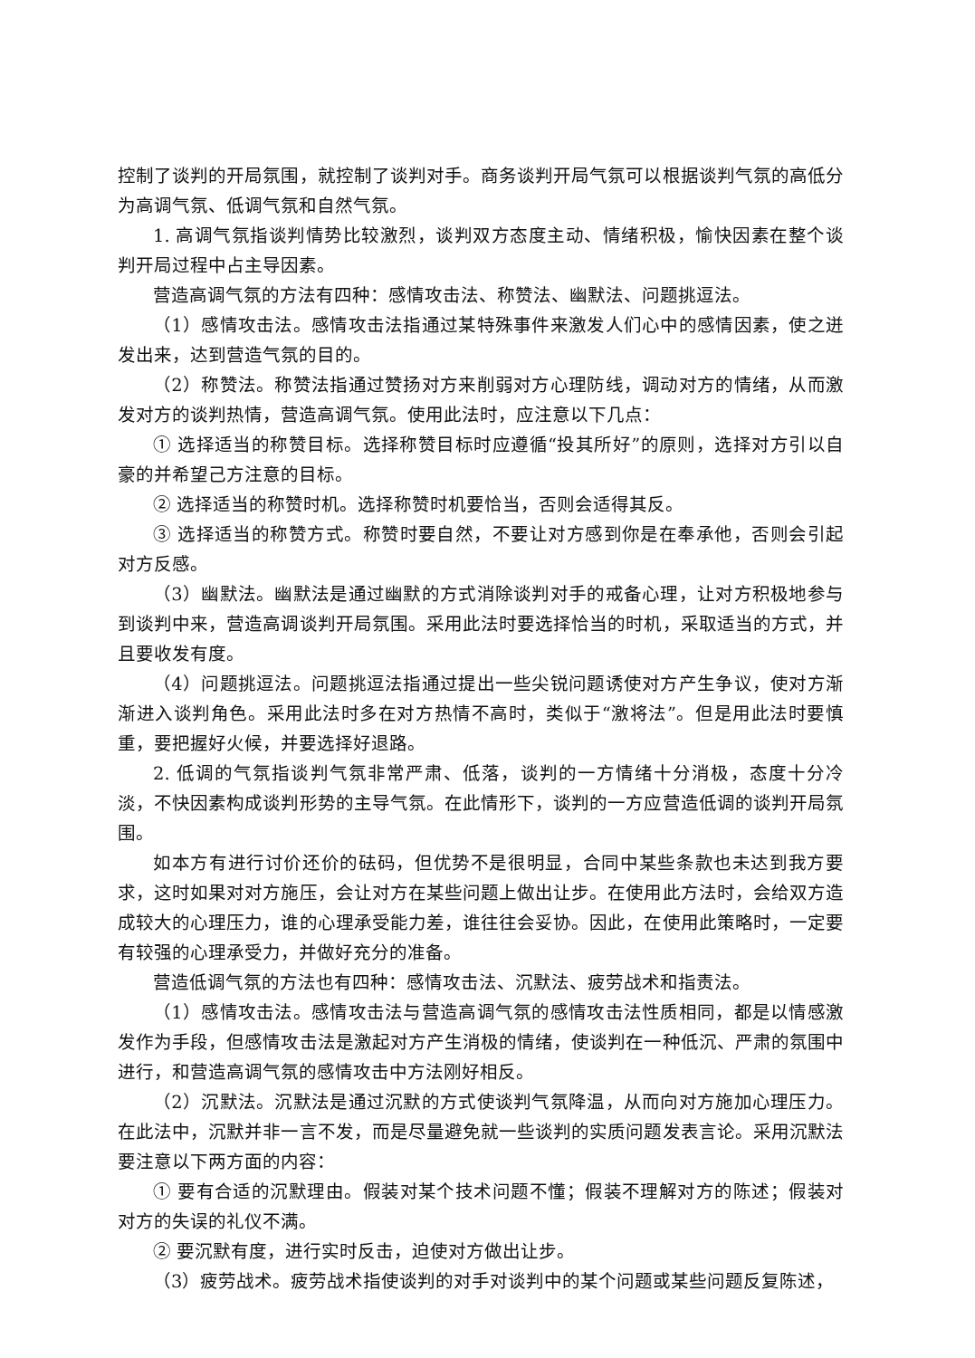控制了谈判的开局氛围，就控制了谈判对手。商务谈判开局气氛可以根据谈判气氛的高低分为高调气氛、低调气氛和自然气氛。
1. 高调气氛指谈判情势比较激烈，谈判双方态度主动、情绪积极，愉快因素在整个谈判开局过程中占主导因素。
营造高调气氛的方法有四种：感情攻击法、称赞法、幽默法、问题挑逗法。
（1）感情攻击法。感情攻击法指通过某特殊事件来激发人们心中的感情因素，使之迸发出来，达到营造气氛的目的。
（2）称赞法。称赞法指通过赞扬对方来削弱对方心理防线，调动对方的情绪，从而激发对方的谈判热情，营造高调气氛。使用此法时，应注意以下几点：
① 选择适当的称赞目标。选择称赞目标时应遵循“投其所好”的原则，选择对方引以自豪的并希望己方注意的目标。
② 选择适当的称赞时机。选择称赞时机要恰当，否则会适得其反。
③ 选择适当的称赞方式。称赞时要自然，不要让对方感到你是在奉承他，否则会引起对方反感。
（3）幽默法。幽默法是通过幽默的方式消除谈判对手的戒备心理，让对方积极地参与到谈判中来，营造高调谈判开局氛围。采用此法时要选择恰当的时机，采取适当的方式，并且要收发有度。
（4）问题挑逗法。问题挑逗法指通过提出一些尖锐问题诱使对方产生争议，使对方渐渐进入谈判角色。采用此法时多在对方热情不高时，类似于“激将法”。但是用此法时要慎重，要把握好火候，并要选择好退路。
2. 低调的气氛指谈判气氛非常严肃、低落，谈判的一方情绪十分消极，态度十分冷淡，不快因素构成谈判形势的主导气氛。在此情形下，谈判的一方应营造低调的谈判开局氛围。
如本方有进行讨价还价的砝码，但优势不是很明显，合同中某些条款也未达到我方要求，这时如果对对方施压，会让对方在某些问题上做出让步。在使用此方法时，会给双方造成较大的心理压力，谁的心理承受能力差，谁往往会妥协。因此，在使用此策略时，一定要有较强的心理承受力，并做好充分的准备。
营造低调气氛的方法也有四种：感情攻击法、沉默法、疲劳战术和指责法。
（1）感情攻击法。感情攻击法与营造高调气氛的感情攻击法性质相同，都是以情感激发作为手段，但感情攻击法是激起对方产生消极的情绪，使谈判在一种低沉、严肃的氛围中进行，和营造高调气氛的感情攻击中方法刚好相反。
（2）沉默法。沉默法是通过沉默的方式使谈判气氛降温，从而向对方施加心理压力。在此法中，沉默并非一言不发，而是尽量避免就一些谈判的实质问题发表言论。采用沉默法要注意以下两方面的内容：
① 要有合适的沉默理由。假装对某个技术问题不懂；假装不理解对方的陈述；假装对对方的失误的礼仪不满。
② 要沉默有度，进行实时反击，迫使对方做出让步。
（3）疲劳战术。疲劳战术指使谈判的对手对谈判中的某个问题或某些问题反复陈述，